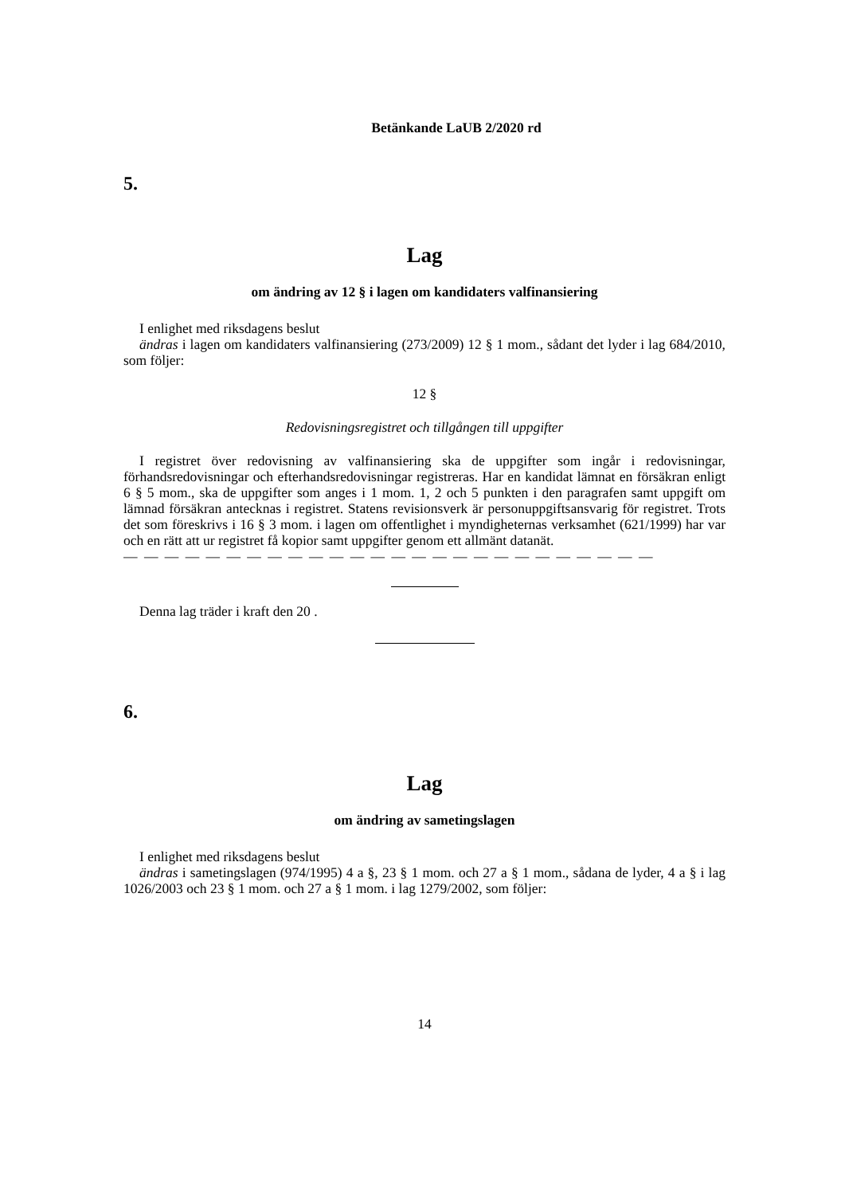Betänkande LaUB 2/2020 rd
5.
Lag
om ändring av 12 § i lagen om kandidaters valfinansiering
I enlighet med riksdagens beslut
ändras i lagen om kandidaters valfinansiering (273/2009) 12 § 1 mom., sådant det lyder i lag 684/2010, som följer:
12 §
Redovisningsregistret och tillgången till uppgifter
I registret över redovisning av valfinansiering ska de uppgifter som ingår i redovisningar, förhandsredovisningar och efterhandsredovisningar registreras. Har en kandidat lämnat en försäkran enligt 6 § 5 mom., ska de uppgifter som anges i 1 mom. 1, 2 och 5 punkten i den paragrafen samt uppgift om lämnad försäkran antecknas i registret. Statens revisionsverk är personuppgiftsansvarig för registret. Trots det som föreskrivs i 16 § 3 mom. i lagen om offentlighet i myndigheternas verksamhet (621/1999) har var och en rätt att ur registret få kopior samt uppgifter genom ett allmänt datanät.
— — — — — — — — — — — — — — — — — — — — — — — — — —
Denna lag träder i kraft den 20 .
6.
Lag
om ändring av sametingslagen
I enlighet med riksdagens beslut
ändras i sametingslagen (974/1995) 4 a §, 23 § 1 mom. och 27 a § 1 mom., sådana de lyder, 4 a § i lag 1026/2003 och 23 § 1 mom. och 27 a § 1 mom. i lag 1279/2002, som följer:
14